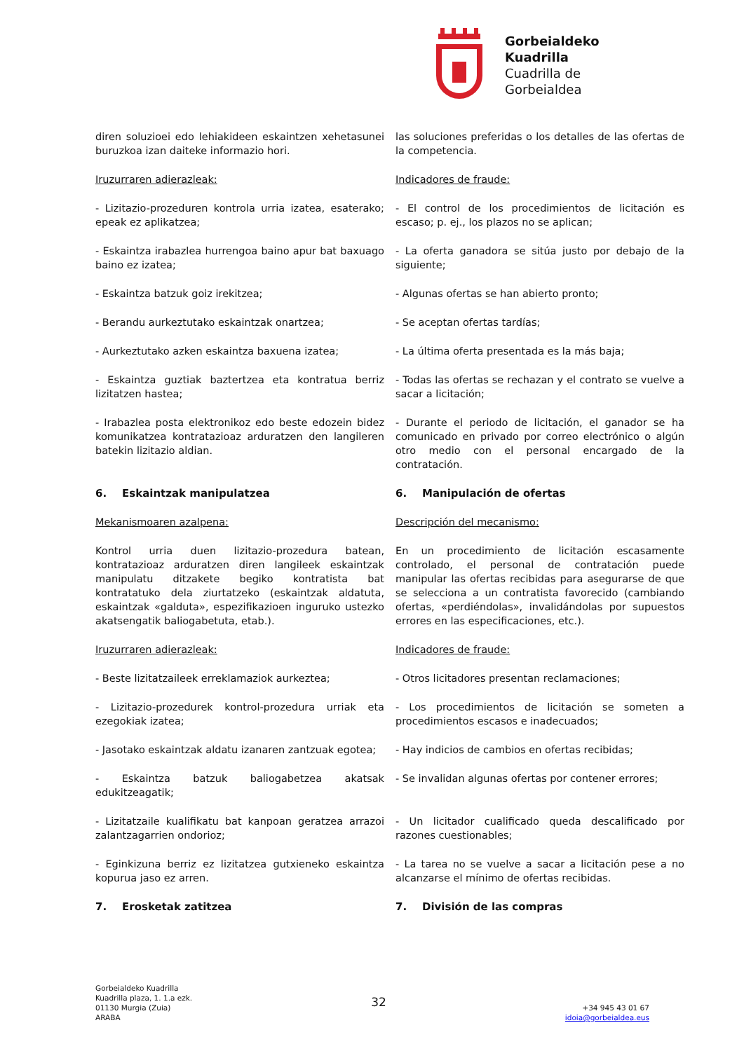Gorbeialdeko
Kuadrilla
Cuadrilla de
Gorbeialdea
diren soluzioei edo lehiakideen eskaintzen xehetasunei buruzkoa izan daiteke informazio hori.
las soluciones preferidas o los detalles de las ofertas de la competencia.
Iruzurraren adierazleak:
Indicadores de fraude:
- Lizitazio-prozeduren kontrola urria izatea, esaterako; epeak ez aplikatzea;
- El control de los procedimientos de licitación es escaso; p. ej., los plazos no se aplican;
- Eskaintza irabazlea hurrengoa baino apur bat baxuago baino ez izatea;
- La oferta ganadora se sitúa justo por debajo de la siguiente;
- Eskaintza batzuk goiz irekitzea;
- Algunas ofertas se han abierto pronto;
- Berandu aurkeztutako eskaintzak onartzea;
- Se aceptan ofertas tardías;
- Aurkeztutako azken eskaintza baxuena izatea;
- La última oferta presentada es la más baja;
- Eskaintza guztiak baztertzea eta kontratua berriz lizitatzen hastea;
- Todas las ofertas se rechazan y el contrato se vuelve a sacar a licitación;
- Irabazlea posta elektronikoz edo beste edozein bidez komunikatzea kontratazioaz arduratzen den langileren batekin lizitazio aldian.
- Durante el periodo de licitación, el ganador se ha comunicado en privado por correo electrónico o algún otro medio con el personal encargado de la contratación.
6. Eskaintzak manipulatzea
6. Manipulación de ofertas
Mekanismoaren azalpena:
Descripción del mecanismo:
Kontrol urria duen lizitazio-prozedura batean, kontratazioaz arduratzen diren langileek eskaintzak manipulatu ditzakete begiko kontratista bat kontratatuko dela ziurtatzeko (eskaintzak aldatuta, eskaintzak «galduta», espezifikazioen inguruko ustezko akatsengatik baliogabetuta, etab.).
En un procedimiento de licitación escasamente controlado, el personal de contratación puede manipular las ofertas recibidas para asegurarse de que se selecciona a un contratista favorecido (cambiando ofertas, «perdiéndolas», invalidándolas por supuestos errores en las especificaciones, etc.).
Iruzurraren adierazleak:
Indicadores de fraude:
- Beste lizitatzaileek erreklamaziok aurkeztea;
- Otros licitadores presentan reclamaciones;
- Lizitazio-prozedurek kontrol-prozedura urriak eta ezegokiak izatea;
- Los procedimientos de licitación se someten a procedimientos escasos e inadecuados;
- Jasotako eskaintzak aldatu izanaren zantzuak egotea;
- Hay indicios de cambios en ofertas recibidas;
- Eskaintza batzuk baliogabetzea akatsak edukitzeagatik;
- Se invalidan algunas ofertas por contener errores;
- Lizitatzaile kualifikatu bat kanpoan geratzea arrazoi zalantzagarrien ondorioz;
- Un licitador cualificado queda descalificado por razones cuestionables;
- Eginkizuna berriz ez lizitatzea gutxieneko eskaintza kopurua jaso ez arren.
- La tarea no se vuelve a sacar a licitación pese a no alcanzarse el mínimo de ofertas recibidas.
7. Erosketak zatitzea
7. División de las compras
Gorbeialdeko Kuadrilla
Kuadrilla plaza, 1. 1.a ezk.
01130 Murgia (Zuia)
ARABA
32
+34 945 43 01 67
idoia@gorbeialdea.eus